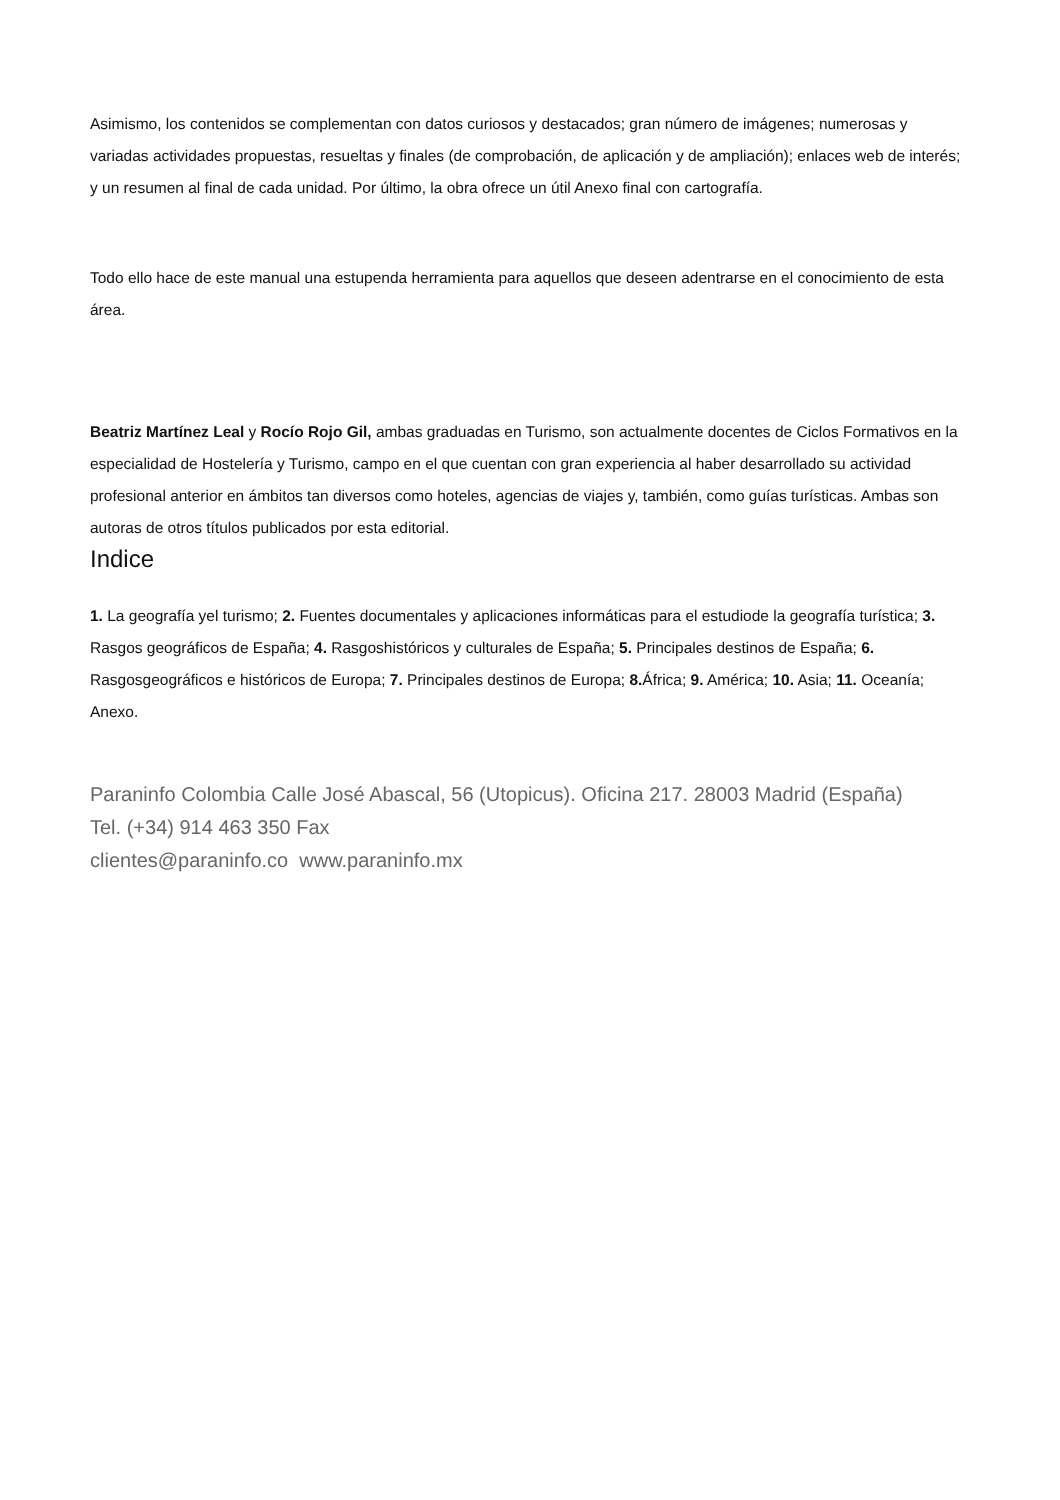Asimismo, los contenidos se complementan con datos curiosos y destacados; gran número de imágenes; numerosas y variadas actividades propuestas, resueltas y finales (de comprobación, de aplicación y de ampliación); enlaces web de interés; y un resumen al final de cada unidad. Por último, la obra ofrece un útil Anexo final con cartografía.
Todo ello hace de este manual una estupenda herramienta para aquellos que deseen adentrarse en el conocimiento de esta área.
Beatriz Martínez Leal y Rocío Rojo Gil, ambas graduadas en Turismo, son actualmente docentes de Ciclos Formativos en la especialidad de Hostelería y Turismo, campo en el que cuentan con gran experiencia al haber desarrollado su actividad profesional anterior en ámbitos tan diversos como hoteles, agencias de viajes y, también, como guías turísticas. Ambas son autoras de otros títulos publicados por esta editorial.
Indice
1. La geografía yel turismo; 2. Fuentes documentales y aplicaciones informáticas para el estudiode la geografía turística; 3. Rasgos geográficos de España; 4. Rasgoshistóricos y culturales de España; 5. Principales destinos de España; 6. Rasgosgeográficos e históricos de Europa; 7. Principales destinos de Europa; 8. África; 9. América; 10. Asia; 11. Oceanía; Anexo.
Paraninfo Colombia Calle José Abascal, 56 (Utopicus). Oficina 217. 28003 Madrid (España)
Tel. (+34) 914 463 350 Fax
clientes@paraninfo.co www.paraninfo.mx